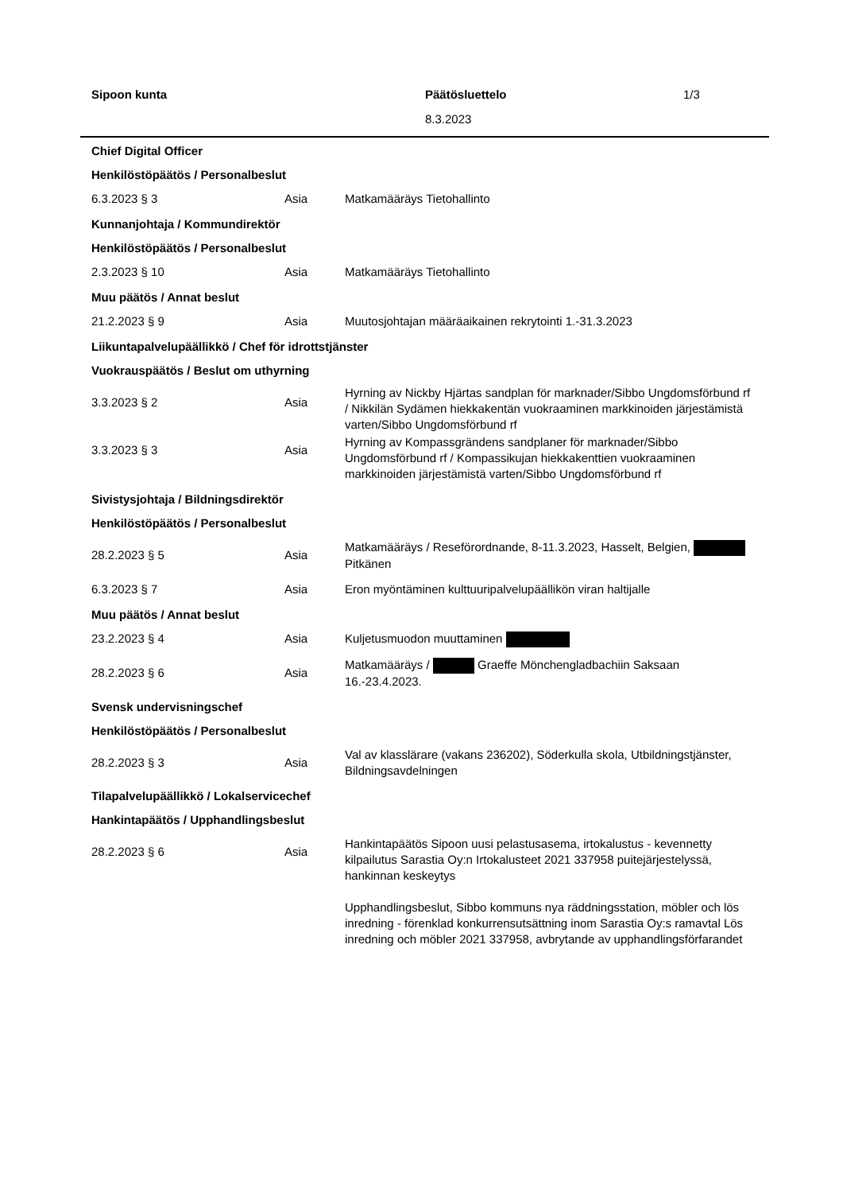| Sipoon kunta | Päätösluettelo | 1/3 |
| | 8.3.2023 | |
| Chief Digital Officer | | |
| Henkilöstöpäätös / Personalbeslut | | |
| 6.3.2023 § 3 | Asia | Matkamääräys Tietohallinto |
| Kunnanjohtaja / Kommundirektör | | |
| Henkilöstöpäätös / Personalbeslut | | |
| 2.3.2023 § 10 | Asia | Matkamääräys Tietohallinto |
| Muu päätös / Annat beslut | | |
| 21.2.2023 § 9 | Asia | Muutosjohtajan määräaikainen rekrytointi 1.-31.3.2023 |
| Liikuntapalvelupäällikkö / Chef för idrottstjänster | | |
| Vuokrauspäätös / Beslut om uthyrning | | |
| 3.3.2023 § 2 | Asia | Hyrning av Nickby Hjärtas sandplan för marknader/Sibbo Ungdomsförbund rf / Nikkilän Sydämen hiekkakentän vuokraaminen markkinoiden järjestämistä varten/Sibbo Ungdomsförbund rf |
| 3.3.2023 § 3 | Asia | Hyrning av Kompassgrändens sandplaner för marknader/Sibbo Ungdomsförbund rf / Kompassikujan hiekkakenttien vuokraaminen markkinoiden järjestämistä varten/Sibbo Ungdomsförbund rf |
| Sivistysjohtaja / Bildningsdirektör | | |
| Henkilöstöpäätös / Personalbeslut | | |
| 28.2.2023 § 5 | Asia | Matkamääräys / Reseförordnande, 8-11.3.2023, Hasselt, Belgien, Pitkänen |
| 6.3.2023 § 7 | Asia | Eron myöntäminen kulttuuripalvelupäällikön viran haltijalle |
| Muu päätös / Annat beslut | | |
| 23.2.2023 § 4 | Asia | Kuljetusmuodon muuttaminen |
| 28.2.2023 § 6 | Asia | Matkamääräys / Graeffe Mönchengladbachiin Saksaan 16.-23.4.2023. |
| Svensk undervisningschef | | |
| Henkilöstöpäätös / Personalbeslut | | |
| 28.2.2023 § 3 | Asia | Val av klasslärare (vakans 236202), Söderkulla skola, Utbildningstjänster, Bildningsavdelningen |
| Tilapalvelupäällikkö / Lokalservicechef | | |
| Hankintapäätös / Upphandlingsbeslut | | |
| 28.2.2023 § 6 | Asia | Hankintapäätös Sipoon uusi pelastusasema, irtokalustus - kevennetty kilpailutus Sarastia Oy:n Irtokalusteet 2021 337958 puitejärjestelyssä, hankinnan keskeytys Upphandlingsbeslut, Sibbo kommuns nya räddningsstation, möbler och lös inredning - förenklad konkurrensutsättning inom Sarastia Oy:s ramavtal Lös inredning och möbler 2021 337958, avbrytande av upphandlingsförfarandet |